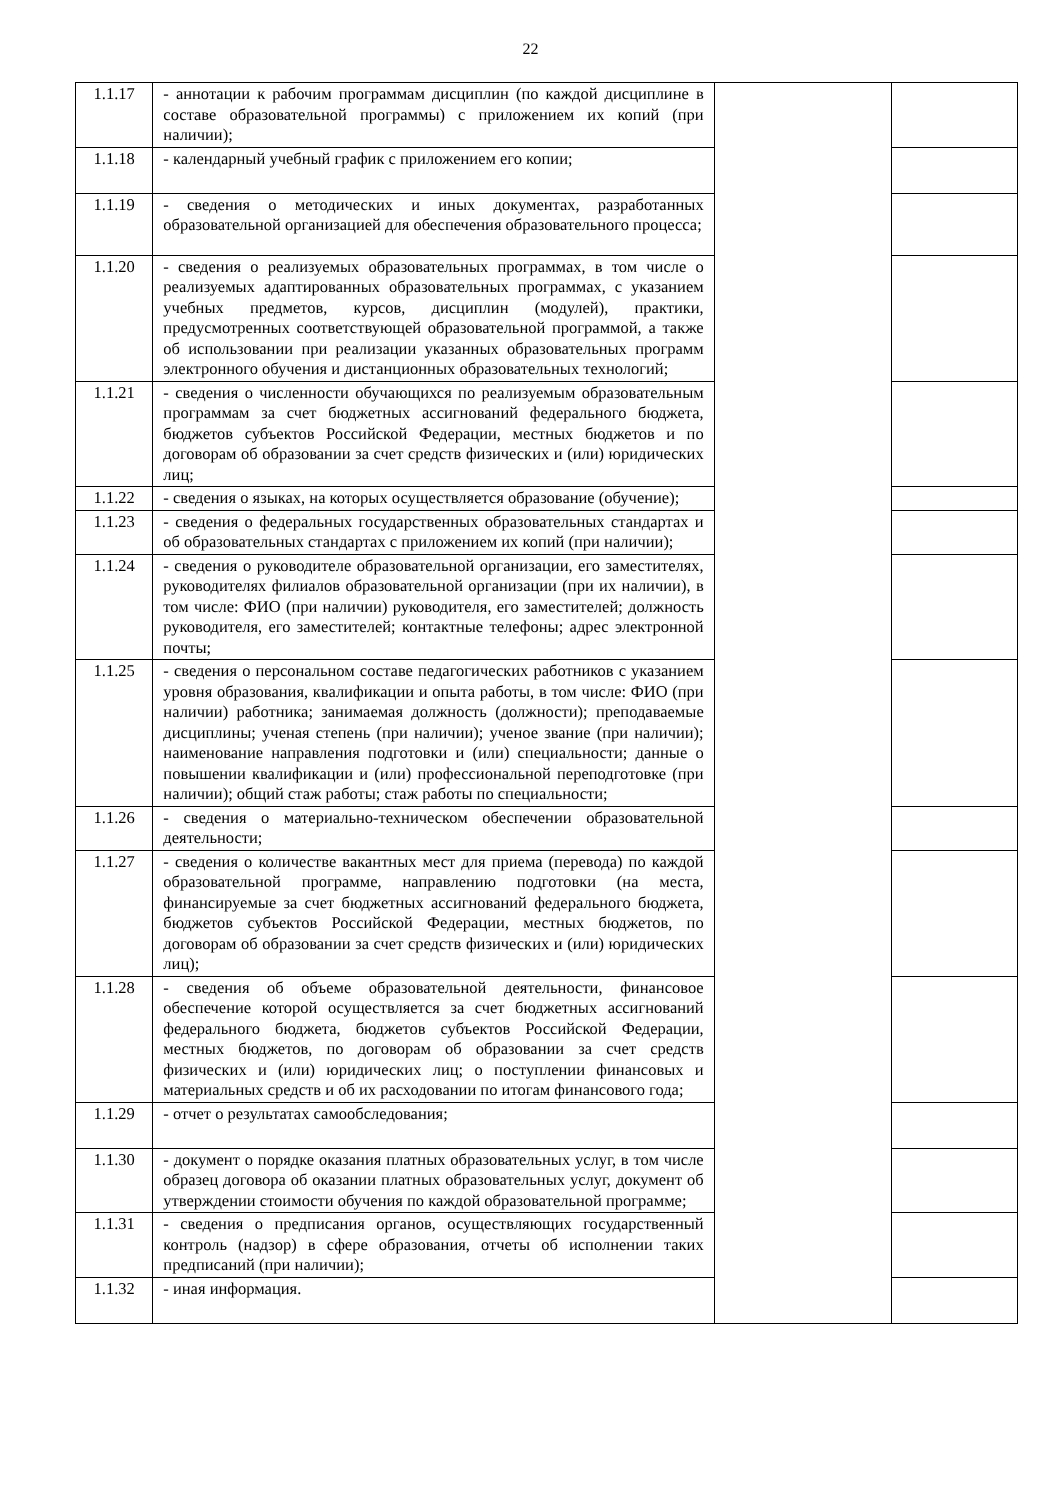22
| 1.1.17 | - аннотации к рабочим программам дисциплин (по каждой дисциплине в составе образовательной программы) с приложением их копий (при наличии); | | |
| 1.1.18 | - календарный учебный график с приложением его копии; | | |
| 1.1.19 | - сведения о методических и иных документах, разработанных образовательной организацией для обеспечения образовательного процесса; | | |
| 1.1.20 | - сведения о реализуемых образовательных программах, в том числе о реализуемых адаптированных образовательных программах, с указанием учебных предметов, курсов, дисциплин (модулей), практики, предусмотренных соответствующей образовательной программой, а также об использовании при реализации указанных образовательных программ электронного обучения и дистанционных образовательных технологий; | | |
| 1.1.21 | - сведения о численности обучающихся по реализуемым образовательным программам за счет бюджетных ассигнований федерального бюджета, бюджетов субъектов Российской Федерации, местных бюджетов и по договорам об образовании за счет средств физических и (или) юридических лиц; | | |
| 1.1.22 | - сведения о языках, на которых осуществляется образование (обучение); | | |
| 1.1.23 | - сведения о федеральных государственных образовательных стандартах и об образовательных стандартах с приложением их копий (при наличии); | | |
| 1.1.24 | - сведения о руководителе образовательной организации, его заместителях, руководителях филиалов образовательной организации (при их наличии), в том числе: ФИО (при наличии) руководителя, его заместителей; должность руководителя, его заместителей; контактные телефоны; адрес электронной почты; | | |
| 1.1.25 | - сведения о персональном составе педагогических работников с указанием уровня образования, квалификации и опыта работы, в том числе: ФИО (при наличии) работника; занимаемая должность (должности); преподаваемые дисциплины; ученая степень (при наличии); ученое звание (при наличии); наименование направления подготовки и (или) специальности; данные о повышении квалификации и (или) профессиональной переподготовке (при наличии); общий стаж работы; стаж работы по специальности; | | |
| 1.1.26 | - сведения о материально-техническом обеспечении образовательной деятельности; | | |
| 1.1.27 | - сведения о количестве вакантных мест для приема (перевода) по каждой образовательной программе, направлению подготовки (на места, финансируемые за счет бюджетных ассигнований федерального бюджета, бюджетов субъектов Российской Федерации, местных бюджетов, по договорам об образовании за счет средств физических и (или) юридических лиц); | | |
| 1.1.28 | - сведения об объеме образовательной деятельности, финансовое обеспечение которой осуществляется за счет бюджетных ассигнований федерального бюджета, бюджетов субъектов Российской Федерации, местных бюджетов, по договорам об образовании за счет средств физических и (или) юридических лиц; о поступлении финансовых и материальных средств и об их расходовании по итогам финансового года; | | |
| 1.1.29 | - отчет о результатах самообследования; | | |
| 1.1.30 | - документ о порядке оказания платных образовательных услуг, в том числе образец договора об оказании платных образовательных услуг, документ об утверждении стоимости обучения по каждой образовательной программе; | | |
| 1.1.31 | - сведения о предписания органов, осуществляющих государственный контроль (надзор) в сфере образования, отчеты об исполнении таких предписаний (при наличии); | | |
| 1.1.32 | - иная информация. | | |